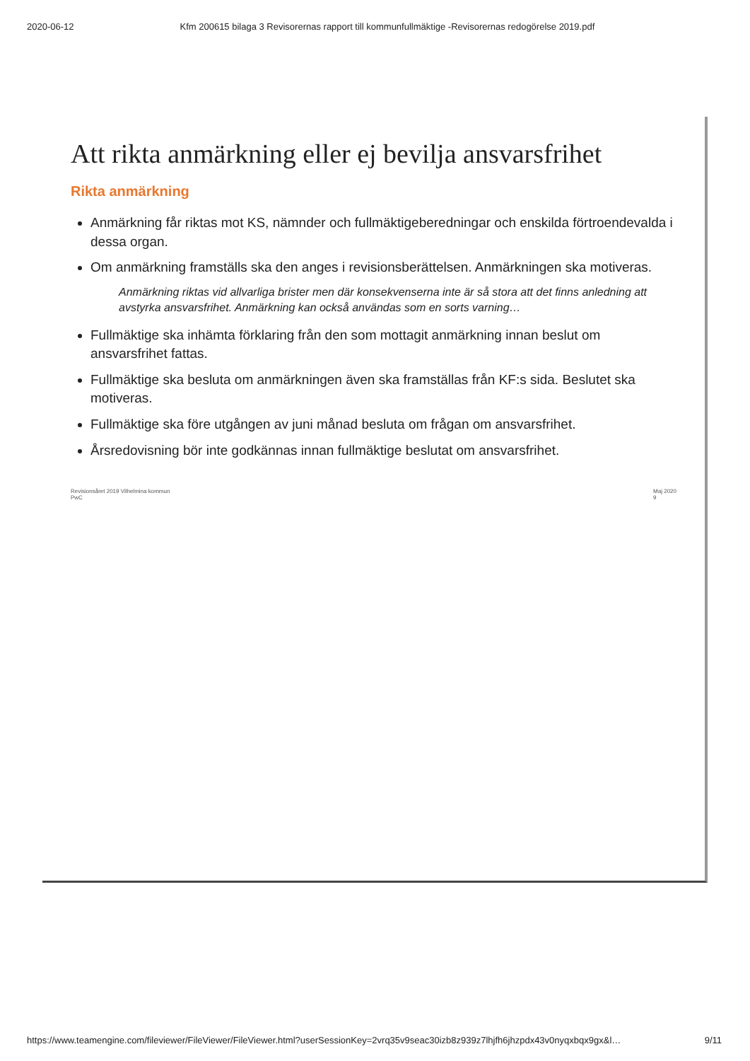2020-06-12 Kfm 200615 bilaga 3 Revisorernas rapport till kommunfullmäktige -Revisorernas redogörelse 2019.pdf
Att rikta anmärkning eller ej bevilja ansvarsfrihet
Rikta anmärkning
Anmärkning får riktas mot KS, nämnder och fullmäktigeberedningar och enskilda förtroendevalda i dessa organ.
Om anmärkning framställs ska den anges i revisionsberättelsen. Anmärkningen ska motiveras.
Anmärkning riktas vid allvarliga brister men där konsekvenserna inte är så stora att det finns anledning att avstyrka ansvarsfrihet. Anmärkning kan också användas som en sorts varning…
Fullmäktige ska inhämta förklaring från den som mottagit anmärkning innan beslut om ansvarsfrihet fattas.
Fullmäktige ska besluta om anmärkningen även ska framställas från KF:s sida. Beslutet ska motiveras.
Fullmäktige ska före utgången av juni månad besluta om frågan om ansvarsfrihet.
Årsredovisning bör inte godkännas innan fullmäktige beslutat om ansvarsfrihet.
Revisionsåret 2019 Vilhelmina kommun
PwC Maj 2020
9
https://www.teamengine.com/fileviewer/FileViewer/FileViewer.html?userSessionKey=2vrq35v9seac30izb8z939z7lhjfh6jhzpdx43v0nyqxbqx9gx&l… 9/11